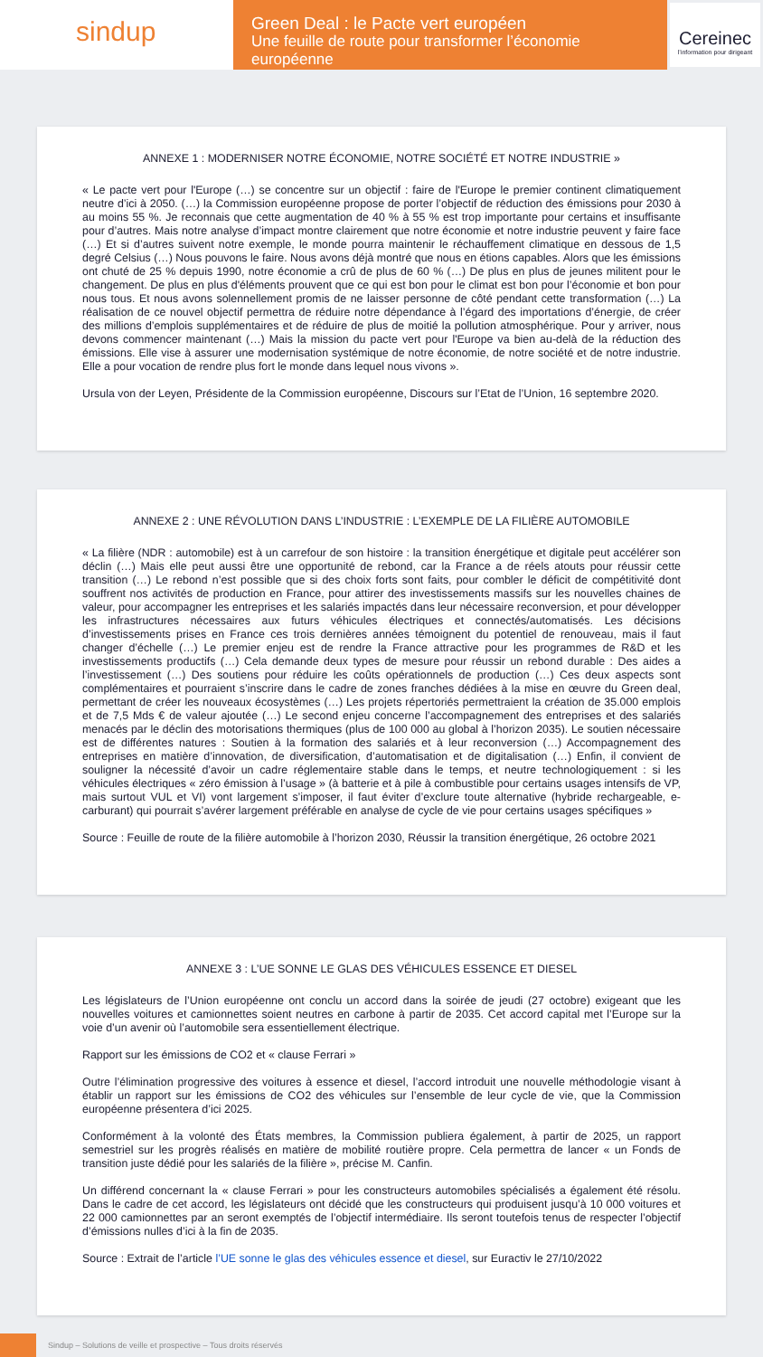sindup
Green Deal : le Pacte vert européen
Une feuille de route pour transformer l’économie européenne
Cereinec
l’information pour dirigeant
ANNEXE 1 : MODERNISER NOTRE ÉCONOMIE, NOTRE SOCIÉTÉ ET NOTRE INDUSTRIE »
« Le pacte vert pour l'Europe (…) se concentre sur un objectif : faire de l'Europe le premier continent climatiquement neutre d’ici à 2050. (…) la Commission européenne propose de porter l’objectif de réduction des émissions pour 2030 à au moins 55 %. Je reconnais que cette augmentation de 40 % à 55 % est trop importante pour certains et insuffisante pour d’autres. Mais notre analyse d’impact montre clairement que notre économie et notre industrie peuvent y faire face (…) Et si d’autres suivent notre exemple, le monde pourra maintenir le réchauffement climatique en dessous de 1,5 degré Celsius (…) Nous pouvons le faire. Nous avons déjà montré que nous en étions capables. Alors que les émissions ont chuté de 25 % depuis 1990, notre économie a crû de plus de 60 % (…) De plus en plus de jeunes militent pour le changement. De plus en plus d'éléments prouvent que ce qui est bon pour le climat est bon pour l’économie et bon pour nous tous. Et nous avons solennellement promis de ne laisser personne de côté pendant cette transformation (…) La réalisation de ce nouvel objectif permettra de réduire notre dépendance à l’égard des importations d’énergie, de créer des millions d’emplois supplémentaires et de réduire de plus de moitié la pollution atmosphérique. Pour y arriver, nous devons commencer maintenant (…) Mais la mission du pacte vert pour l'Europe va bien au-delà de la réduction des émissions. Elle vise à assurer une modernisation systémique de notre économie, de notre société et de notre industrie. Elle a pour vocation de rendre plus fort le monde dans lequel nous vivons ».
Ursula von der Leyen, Présidente de la Commission européenne, Discours sur l’Etat de l’Union, 16 septembre 2020.
ANNEXE 2 : UNE RÉVOLUTION DANS L’INDUSTRIE : L’EXEMPLE DE LA FILIÈRE AUTOMOBILE
« La filière (NDR : automobile) est à un carrefour de son histoire : la transition énergétique et digitale peut accélérer son déclin (…) Mais elle peut aussi être une opportunité de rebond, car la France a de réels atouts pour réussir cette transition (…) Le rebond n’est possible que si des choix forts sont faits, pour combler le déficit de compétitivité dont souffrent nos activités de production en France, pour attirer des investissements massifs sur les nouvelles chaines de valeur, pour accompagner les entreprises et les salariés impactés dans leur nécessaire reconversion, et pour développer les infrastructures nécessaires aux futurs véhicules électriques et connectés/automatisés. Les décisions d’investissements prises en France ces trois dernières années témoignent du potentiel de renouveau, mais il faut changer d’échelle (…) Le premier enjeu est de rendre la France attractive pour les programmes de R&D et les investissements productifs (…) Cela demande deux types de mesure pour réussir un rebond durable : Des aides a l’investissement (…) Des soutiens pour réduire les coûts opérationnels de production (…) Ces deux aspects sont complémentaires et pourraient s’inscrire dans le cadre de zones franches dédiées à la mise en œuvre du Green deal, permettant de créer les nouveaux écosystèmes (…) Les projets répertoriés permettraient la création de 35.000 emplois et de 7,5 Mds € de valeur ajoutée (…) Le second enjeu concerne l’accompagnement des entreprises et des salariés menacés par le déclin des motorisations thermiques (plus de 100 000 au global à l’horizon 2035). Le soutien nécessaire est de différentes natures : Soutien à la formation des salariés et à leur reconversion (…) Accompagnement des entreprises en matière d’innovation, de diversification, d’automatisation et de digitalisation (…) Enfin, il convient de souligner la nécessité d’avoir un cadre réglementaire stable dans le temps, et neutre technologiquement : si les véhicules électriques « zéro émission à l’usage » (à batterie et à pile à combustible pour certains usages intensifs de VP, mais surtout VUL et VI) vont largement s’imposer, il faut éviter d’exclure toute alternative (hybride rechargeable, e-carburant) qui pourrait s’avérer largement préférable en analyse de cycle de vie pour certains usages spécifiques »
Source : Feuille de route de la filière automobile à l’horizon 2030, Réussir la transition énergétique, 26 octobre 2021
ANNEXE 3 : L’UE SONNE LE GLAS DES VÉHICULES ESSENCE ET DIESEL
Les législateurs de l’Union européenne ont conclu un accord dans la soirée de jeudi (27 octobre) exigeant que les nouvelles voitures et camionnettes soient neutres en carbone à partir de 2035. Cet accord capital met l’Europe sur la voie d’un avenir où l’automobile sera essentiellement électrique.
Rapport sur les émissions de CO2 et « clause Ferrari »
Outre l’élimination progressive des voitures à essence et diesel, l’accord introduit une nouvelle méthodologie visant à établir un rapport sur les émissions de CO2 des véhicules sur l’ensemble de leur cycle de vie, que la Commission européenne présentera d’ici 2025.
Conformément à la volonté des États membres, la Commission publiera également, à partir de 2025, un rapport semestriel sur les progrès réalisés en matière de mobilité routière propre. Cela permettra de lancer « un Fonds de transition juste dédié pour les salariés de la filière », précise M. Canfin.
Un différend concernant la « clause Ferrari » pour les constructeurs automobiles spécialisés a également été résolu. Dans le cadre de cet accord, les législateurs ont décidé que les constructeurs qui produisent jusqu’à 10 000 voitures et 22 000 camionnettes par an seront exemptés de l’objectif intermédiaire. Ils seront toutefois tenus de respecter l’objectif d’émissions nulles d’ici à la fin de 2035.
Source : Extrait de l’article l’UE sonne le glas des véhicules essence et diesel, sur Euractiv le 27/10/2022
Sindup – Solutions de veille et prospective – Tous droits réservés